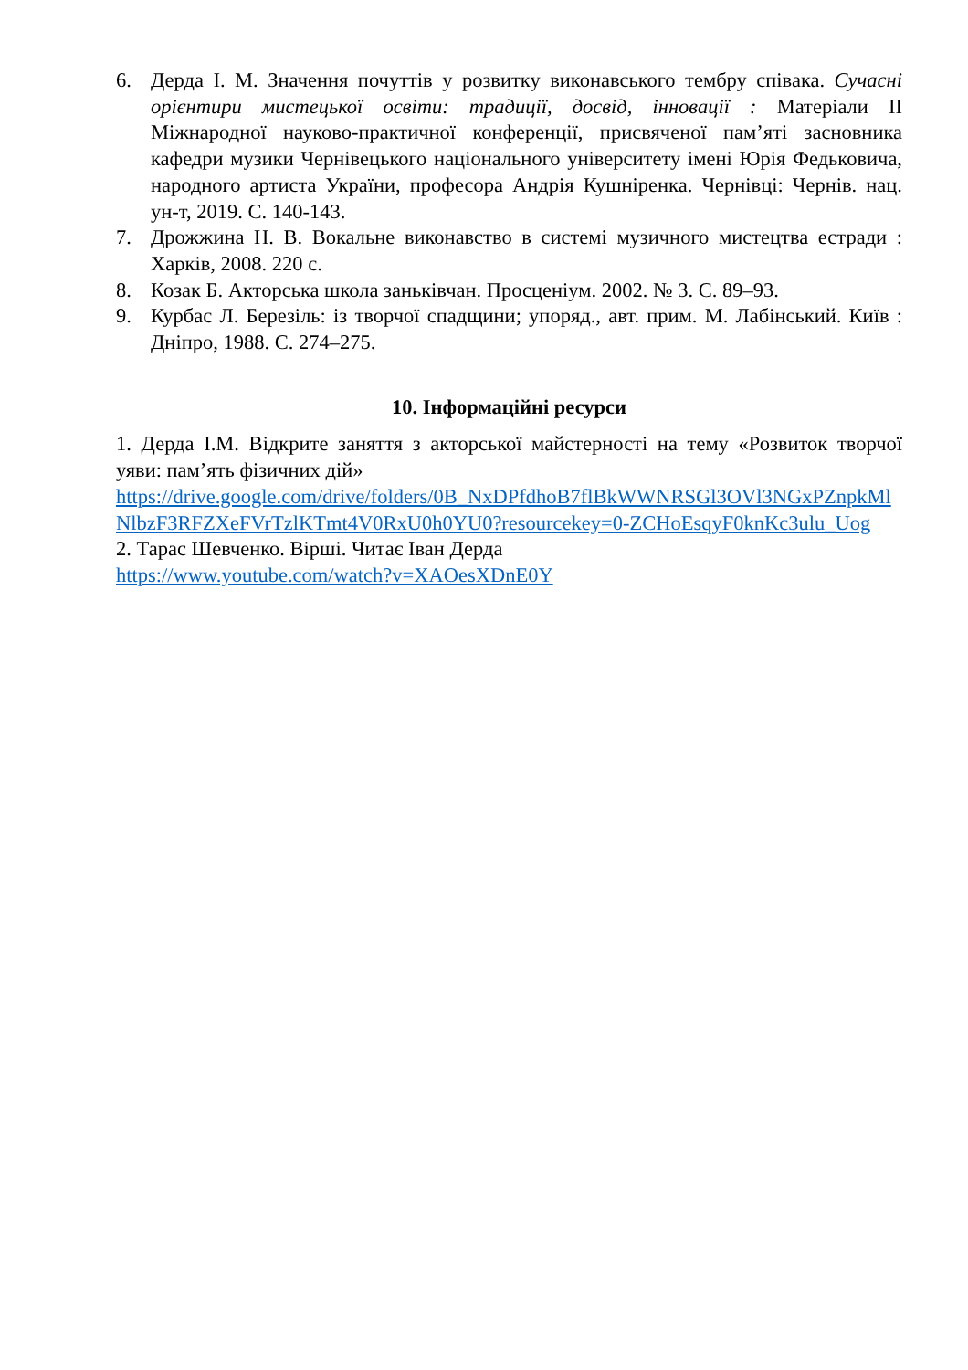6. Дерда І. М. Значення почуттів у розвитку виконавського тембру співака. Сучасні орієнтири мистецької освіти: традиції, досвід, інновації : Матеріали ІІ Міжнародної науково-практичної конференції, присвяченої пам’яті засновника кафедри музики Чернівецького національного університету імені Юрія Федьковича, народного артиста України, професора Андрія Кушніренка. Чернівці: Чернів. нац. ун-т, 2019. С. 140-143.
7. Дрожжина Н. В. Вокальне виконавство в системі музичного мистецтва естради : Харків, 2008. 220 с.
8. Козак Б. Акторська школа заньківчан. Просценіум. 2002. № 3. С. 89–93.
9. Курбас Л. Березіль: із творчої спадщини; упоряд., авт. прим. М. Лабінський. Київ : Дніпро, 1988. С. 274–275.
10. Інформаційні ресурси
1. Дерда І.М. Відкрите заняття з акторської майстерності на тему «Розвиток творчої уяви: пам’ять фізичних дій»
https://drive.google.com/drive/folders/0B_NxDPfdhoB7flBkWWNRSGl3OVl3NGxPZnpkMlNlbzF3RFZXeFVrTzlKTmt4V0RxU0h0YU0?resourcekey=0-ZCHoEsqyF0knKc3ulu_Uog
2. Тарас Шевченко. Вірші. Читає Іван Дерда
https://www.youtube.com/watch?v=XAOesXDnE0Y